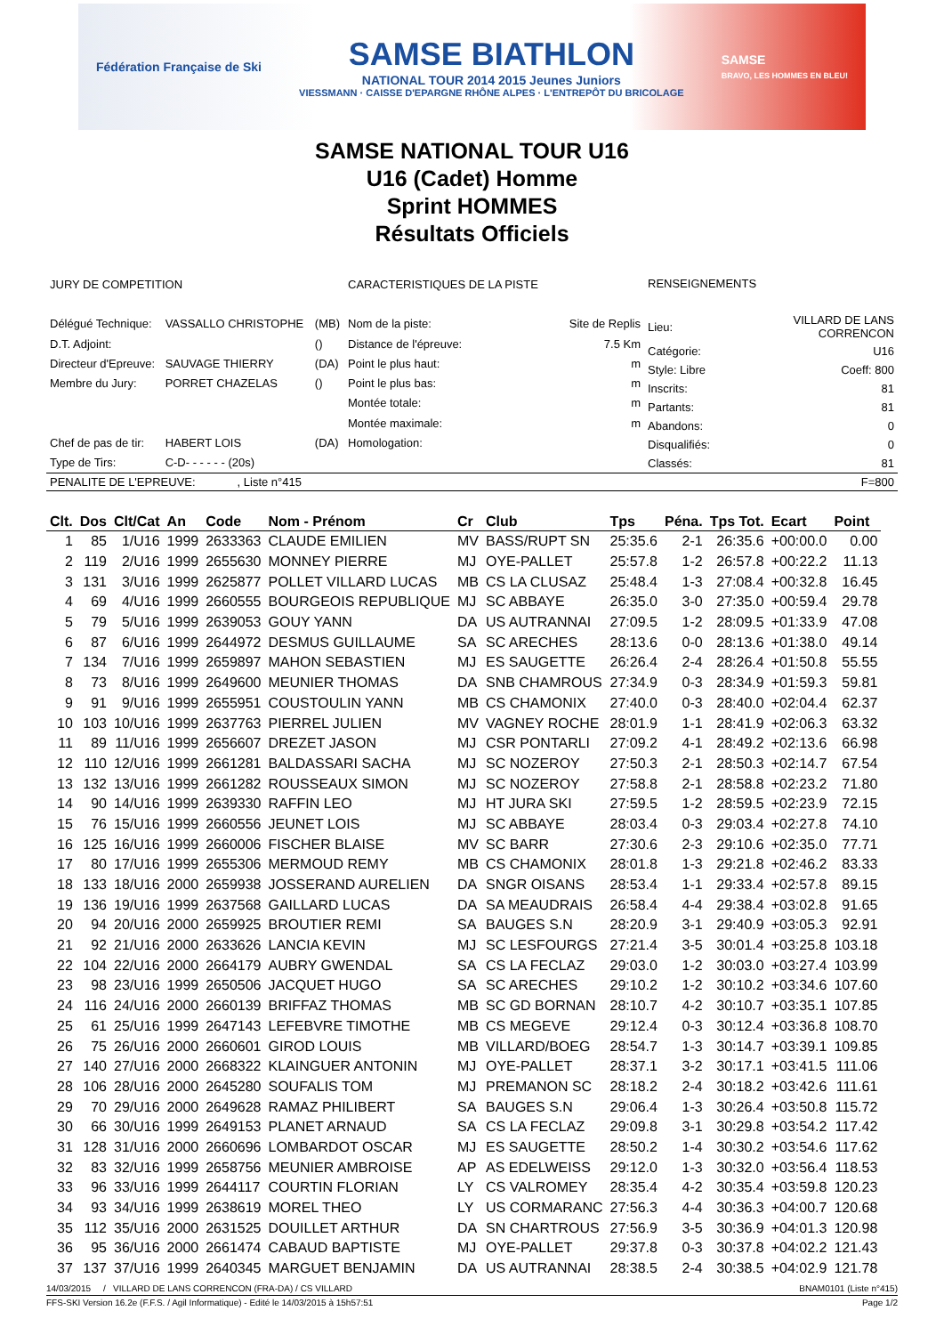Fédération Française de Ski
SAMSE BIATHLON
NATIONAL TOUR 2014 2015 Jeunes Juniors
VIESSMANN · CAISSE D'EPARGNE RHÔNE ALPES · L'ENTREPÔT DU BRICOLAGE
SAMSE
BRAVO, LES HOMMES EN BLEU!
SAMSE NATIONAL TOUR U16
U16 (Cadet) Homme
Sprint HOMMES
Résultats Officiels
| JURY DE COMPETITION | | |
| Délégué Technique: | VASSALLO CHRISTOPHE | (MB) |
| D.T. Adjoint: | | () |
| Directeur d'Epreuve: | SAUVAGE THIERRY | (DA) |
| Membre du Jury: | PORRET CHAZELAS | () |
| Chef de pas de tir: | HABERT LOIS | (DA) |
| Type de Tirs: | C-D- - - - - - (20s) | |
| CARACTERISTIQUES DE LA PISTE | |
| Nom de la piste: | Site de Replis |
| Distance de l'épreuve: | 7.5 Km |
| Point le plus haut: | m |
| Point le plus bas: | m |
| Montée totale: | m |
| Montée maximale: | m |
| Homologation: | |
| RENSEIGNEMENTS | |
| Lieu: | VILLARD DE LANS CORRENCON |
| Catégorie: | U16 |
| Style: Libre | Coeff: 800 |
| Inscrits: | 81 |
| Partants: | 81 |
| Abandons: | 0 |
| Disqualifiés: | 0 |
| Classés: | 81 |
PENALITE DE L'EPREUVE: , Liste n°415 F=800
| Clt. | Dos | Clt/Cat | An | Code | Nom - Prénom | Cr | Club | Tps | Péna. | Tps Tot. | Ecart | Point |
| --- | --- | --- | --- | --- | --- | --- | --- | --- | --- | --- | --- | --- |
| 1 | 85 | 1/U16 | 1999 | 2633363 | CLAUDE EMILIEN | MV | BASS/RUPT SN | 25:35.6 | 2-1 | 26:35.6 | +00:00.0 | 0.00 |
| 2 | 119 | 2/U16 | 1999 | 2655630 | MONNEY PIERRE | MJ | OYE-PALLET | 25:57.8 | 1-2 | 26:57.8 | +00:22.2 | 11.13 |
| 3 | 131 | 3/U16 | 1999 | 2625877 | POLLET VILLARD LUCAS | MB | CS LA CLUSAZ | 25:48.4 | 1-3 | 27:08.4 | +00:32.8 | 16.45 |
| 4 | 69 | 4/U16 | 1999 | 2660555 | BOURGEOIS REPUBLIQUE | MJ | SC ABBAYE | 26:35.0 | 3-0 | 27:35.0 | +00:59.4 | 29.78 |
| 5 | 79 | 5/U16 | 1999 | 2639053 | GOUY YANN | DA | US AUTRANNAI | 27:09.5 | 1-2 | 28:09.5 | +01:33.9 | 47.08 |
| 6 | 87 | 6/U16 | 1999 | 2644972 | DESMUS GUILLAUME | SA | SC ARECHES | 28:13.6 | 0-0 | 28:13.6 | +01:38.0 | 49.14 |
| 7 | 134 | 7/U16 | 1999 | 2659897 | MAHON SEBASTIEN | MJ | ES SAUGETTE | 26:26.4 | 2-4 | 28:26.4 | +01:50.8 | 55.55 |
| 8 | 73 | 8/U16 | 1999 | 2649600 | MEUNIER THOMAS | DA | SNB CHAMROUS | 27:34.9 | 0-3 | 28:34.9 | +01:59.3 | 59.81 |
| 9 | 91 | 9/U16 | 1999 | 2655951 | COUSTOULIN YANN | MB | CS CHAMONIX | 27:40.0 | 0-3 | 28:40.0 | +02:04.4 | 62.37 |
| 10 | 103 | 10/U16 | 1999 | 2637763 | PIERREL JULIEN | MV | VAGNEY ROCHE | 28:01.9 | 1-1 | 28:41.9 | +02:06.3 | 63.32 |
| 11 | 89 | 11/U16 | 1999 | 2656607 | DREZET JASON | MJ | CSR PONTARLI | 27:09.2 | 4-1 | 28:49.2 | +02:13.6 | 66.98 |
| 12 | 110 | 12/U16 | 1999 | 2661281 | BALDASSARI SACHA | MJ | SC NOZEROY | 27:50.3 | 2-1 | 28:50.3 | +02:14.7 | 67.54 |
| 13 | 132 | 13/U16 | 1999 | 2661282 | ROUSSEAUX SIMON | MJ | SC NOZEROY | 27:58.8 | 2-1 | 28:58.8 | +02:23.2 | 71.80 |
| 14 | 90 | 14/U16 | 1999 | 2639330 | RAFFIN LEO | MJ | HT JURA SKI | 27:59.5 | 1-2 | 28:59.5 | +02:23.9 | 72.15 |
| 15 | 76 | 15/U16 | 1999 | 2660556 | JEUNET LOIS | MJ | SC ABBAYE | 28:03.4 | 0-3 | 29:03.4 | +02:27.8 | 74.10 |
| 16 | 125 | 16/U16 | 1999 | 2660006 | FISCHER BLAISE | MV | SC BARR | 27:30.6 | 2-3 | 29:10.6 | +02:35.0 | 77.71 |
| 17 | 80 | 17/U16 | 1999 | 2655306 | MERMOUD REMY | MB | CS CHAMONIX | 28:01.8 | 1-3 | 29:21.8 | +02:46.2 | 83.33 |
| 18 | 133 | 18/U16 | 2000 | 2659938 | JOSSERAND AURELIEN | DA | SNGR OISANS | 28:53.4 | 1-1 | 29:33.4 | +02:57.8 | 89.15 |
| 19 | 136 | 19/U16 | 1999 | 2637568 | GAILLARD LUCAS | DA | SA MEAUDRAIS | 26:58.4 | 4-4 | 29:38.4 | +03:02.8 | 91.65 |
| 20 | 94 | 20/U16 | 2000 | 2659925 | BROUTIER REMI | SA | BAUGES S.N | 28:20.9 | 3-1 | 29:40.9 | +03:05.3 | 92.91 |
| 21 | 92 | 21/U16 | 2000 | 2633626 | LANCIA KEVIN | MJ | SC LESFOURGS | 27:21.4 | 3-5 | 30:01.4 | +03:25.8 | 103.18 |
| 22 | 104 | 22/U16 | 2000 | 2664179 | AUBRY GWENDAL | SA | CS LA FECLAZ | 29:03.0 | 1-2 | 30:03.0 | +03:27.4 | 103.99 |
| 23 | 98 | 23/U16 | 1999 | 2650506 | JACQUET HUGO | SA | SC ARECHES | 29:10.2 | 1-2 | 30:10.2 | +03:34.6 | 107.60 |
| 24 | 116 | 24/U16 | 2000 | 2660139 | BRIFFAZ THOMAS | MB | SC GD BORNAN | 28:10.7 | 4-2 | 30:10.7 | +03:35.1 | 107.85 |
| 25 | 61 | 25/U16 | 1999 | 2647143 | LEFEBVRE TIMOTHE | MB | CS MEGEVE | 29:12.4 | 0-3 | 30:12.4 | +03:36.8 | 108.70 |
| 26 | 75 | 26/U16 | 2000 | 2660601 | GIROD LOUIS | MB | VILLARD/BOEG | 28:54.7 | 1-3 | 30:14.7 | +03:39.1 | 109.85 |
| 27 | 140 | 27/U16 | 2000 | 2668322 | KLAINGUER ANTONIN | MJ | OYE-PALLET | 28:37.1 | 3-2 | 30:17.1 | +03:41.5 | 111.06 |
| 28 | 106 | 28/U16 | 2000 | 2645280 | SOUFALIS TOM | MJ | PREMANON SC | 28:18.2 | 2-4 | 30:18.2 | +03:42.6 | 111.61 |
| 29 | 70 | 29/U16 | 2000 | 2649628 | RAMAZ PHILIBERT | SA | BAUGES S.N | 29:06.4 | 1-3 | 30:26.4 | +03:50.8 | 115.72 |
| 30 | 66 | 30/U16 | 1999 | 2649153 | PLANET ARNAUD | SA | CS LA FECLAZ | 29:09.8 | 3-1 | 30:29.8 | +03:54.2 | 117.42 |
| 31 | 128 | 31/U16 | 2000 | 2660696 | LOMBARDOT OSCAR | MJ | ES SAUGETTE | 28:50.2 | 1-4 | 30:30.2 | +03:54.6 | 117.62 |
| 32 | 83 | 32/U16 | 1999 | 2658756 | MEUNIER AMBROISE | AP | AS EDELWEISS | 29:12.0 | 1-3 | 30:32.0 | +03:56.4 | 118.53 |
| 33 | 96 | 33/U16 | 1999 | 2644117 | COURTIN FLORIAN | LY | CS VALROMEY | 28:35.4 | 4-2 | 30:35.4 | +03:59.8 | 120.23 |
| 34 | 93 | 34/U16 | 1999 | 2638619 | MOREL THEO | LY | US CORMARANC | 27:56.3 | 4-4 | 30:36.3 | +04:00.7 | 120.68 |
| 35 | 112 | 35/U16 | 2000 | 2631525 | DOUILLET ARTHUR | DA | SN CHARTROUS | 27:56.9 | 3-5 | 30:36.9 | +04:01.3 | 120.98 |
| 36 | 95 | 36/U16 | 2000 | 2661474 | CABAUD BAPTISTE | MJ | OYE-PALLET | 29:37.8 | 0-3 | 30:37.8 | +04:02.2 | 121.43 |
| 37 | 137 | 37/U16 | 1999 | 2640345 | MARGUET BENJAMIN | DA | US AUTRANNAI | 28:38.5 | 2-4 | 30:38.5 | +04:02.9 | 121.78 |
14/03/2015 / VILLARD DE LANS CORRENCON (FRA-DA) / CS VILLARD BNAM0101 (Liste n°415)
FFS-SKI Version 16.2e (F.F.S. / Agil Informatique) - Edité le 14/03/2015 à 15h57:51 Page 1/2